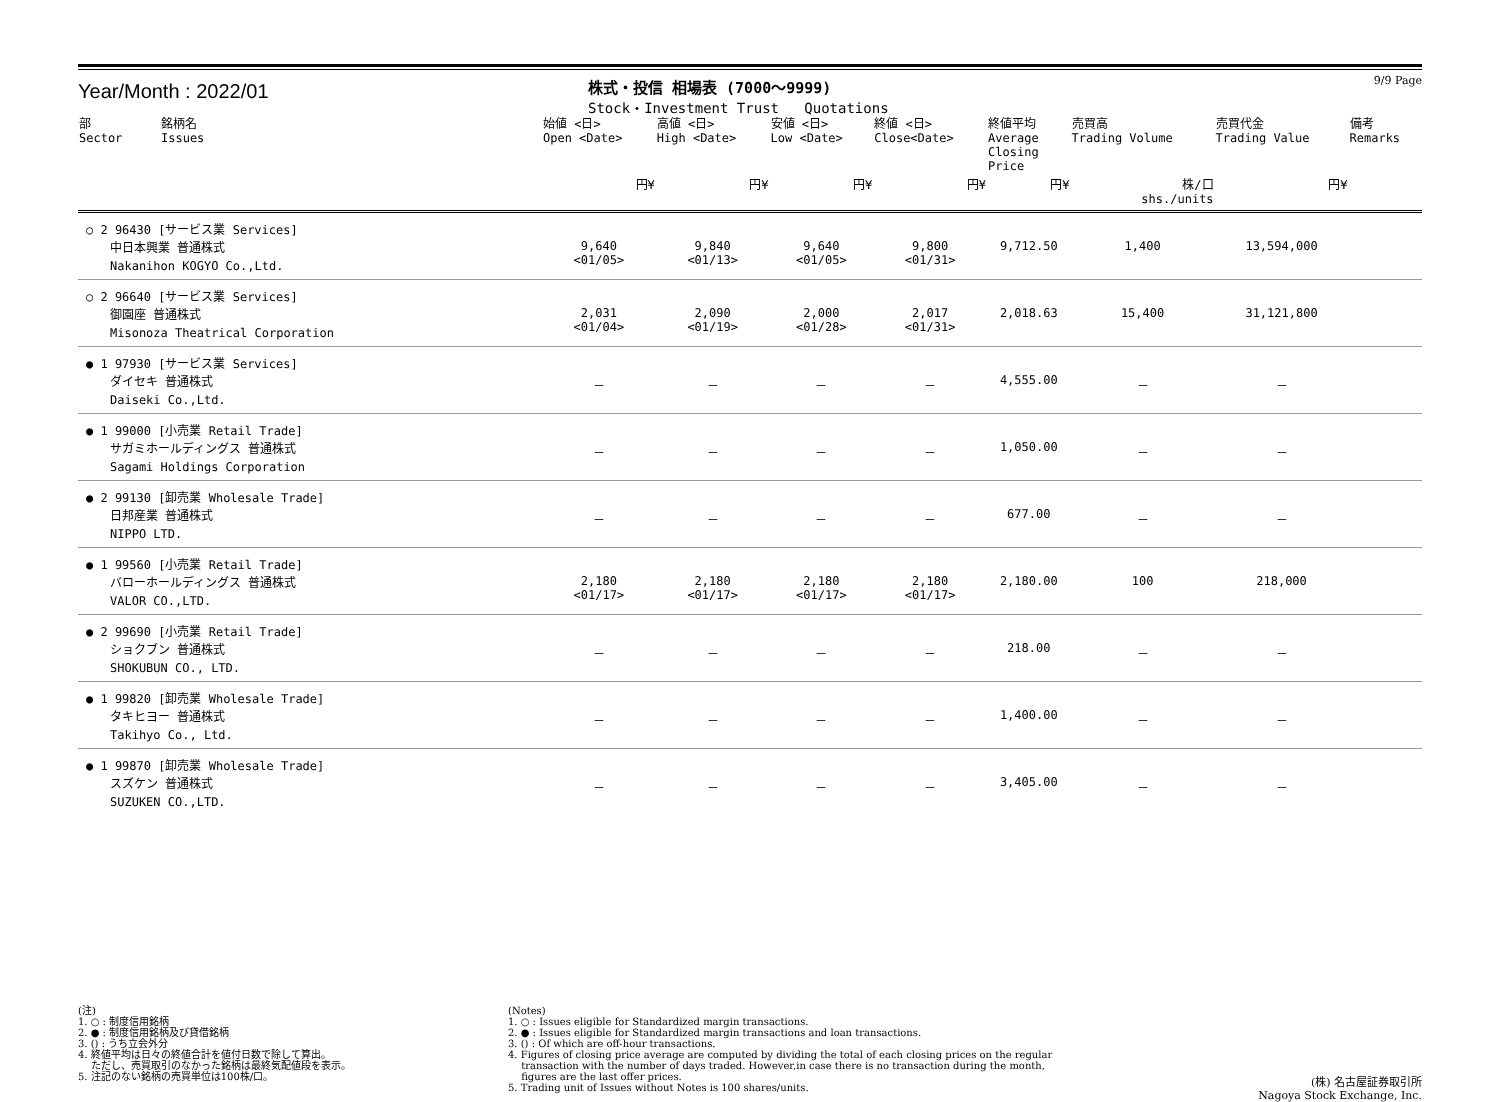Year/Month : 2022/01
株式・投信 相場表 (7000～9999)
Stock・Investment Trust Quotations
9/9 Page
| 部 Sector | 銘柄名 Issues | 始値 <日> Open <Date> | 高値 <日> High <Date> | 安値 <日> Low <Date> | 終値 <日> Close<Date> | 終値平均 Average Closing Price | 売買高 Trading Volume | 売買代金 Trading Value | 備考 Remarks |
| --- | --- | --- | --- | --- | --- | --- | --- | --- | --- |
| | | 円¥ | 円¥ | 円¥ | 円¥ | 円¥ | 株/口 shs./units | 円¥ | |
| ○ 2 96430 [サービス業 Services] 中日本興業 普通株式 Nakanihon KOGYO Co.,Ltd. | | 9,640 <01/05> | 9,840 <01/13> | 9,640 <01/05> | 9,800 <01/31> | 9,712.50 | 1,400 | 13,594,000 | |
| ○ 2 96640 [サービス業 Services] 御園座 普通株式 Misonoza Theatrical Corporation | | 2,031 <01/04> | 2,090 <01/19> | 2,000 <01/28> | 2,017 <01/31> | 2,018.63 | 15,400 | 31,121,800 | |
| ● 1 97930 [サービス業 Services] ダイセキ 普通株式 Daiseki Co.,Ltd. | | － | － | － | － | 4,555.00 | － | － | |
| ● 1 99000 [小売業 Retail Trade] サガミホールディングス 普通株式 Sagami Holdings Corporation | | － | － | － | － | 1,050.00 | － | － | |
| ● 2 99130 [卸売業 Wholesale Trade] 日邦産業 普通株式 NIPPO LTD. | | － | － | － | － | 677.00 | － | － | |
| ● 1 99560 [小売業 Retail Trade] バローホールディングス 普通株式 VALOR CO.,LTD. | | 2,180 <01/17> | 2,180 <01/17> | 2,180 <01/17> | 2,180 <01/17> | 2,180.00 | 100 | 218,000 | |
| ● 2 99690 [小売業 Retail Trade] ショクブン 普通株式 SHOKUBUN CO., LTD. | | － | － | － | － | 218.00 | － | － | |
| ● 1 99820 [卸売業 Wholesale Trade] タキヒヨー 普通株式 Takihyo Co., Ltd. | | － | － | － | － | 1,400.00 | － | － | |
| ● 1 99870 [卸売業 Wholesale Trade] スズケン 普通株式 SUZUKEN CO.,LTD. | | － | － | － | － | 3,405.00 | － | － | |
(注)
1. ○ : 制度信用銘柄
2. ● : 制度信用銘柄及び貸借銘柄
3. () : うち立会外分
4. 終値平均は日々の終値合計を値付日数で除して算出。
　 ただし、売買取引のなかった銘柄は最終気配値段を表示。
5. 注記のない銘柄の売買単位は100株/口。
(Notes)
1. ○ : Issues eligible for Standardized margin transactions.
2. ● : Issues eligible for Standardized margin transactions and loan transactions.
3. () : Of which are off-hour transactions.
4. Figures of closing price average are computed by dividing the total of each closing prices on the regular
　 transaction with the number of days traded. However,in case there is no transaction during the month,
　 figures are the last offer prices.
5. Trading unit of Issues without Notes is 100 shares/units.
(株) 名古屋証券取引所
Nagoya Stock Exchange, Inc.